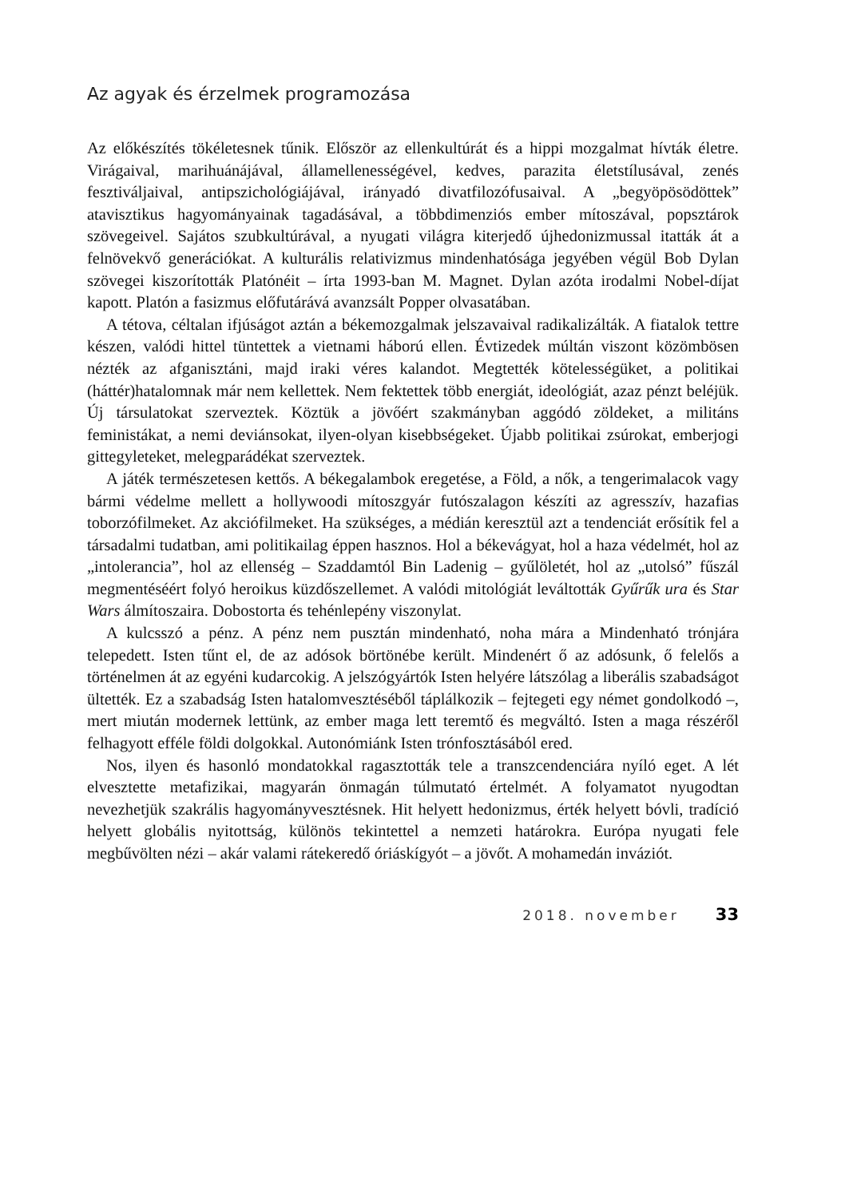Az agyak és érzelmek programozása
Az előkészítés tökéletesnek tűnik. Először az ellenkultúrát és a hippi mozgalmat hívták életre. Virágaival, marihuánájával, államellenességével, kedves, parazita életstílusával, zenés fesztiváljaival, antipszichológiájával, irányadó divatfilozófusaival. A „begyöpösödöttek” atavisztikus hagyományainak tagadásával, a többdimenziós ember mítoszával, popsztárok szövegeivel. Sajátos szubkultúrával, a nyugati világra kiterjedő újhedonizmussal itatták át a felnövekvő generációkat. A kulturális relativizmus mindenhatósága jegyében végül Bob Dylan szövegei kiszorították Platónéit – írta 1993-ban M. Magnet. Dylan azóta irodalmi Nobel-díjat kapott. Platón a fasizmus előfutárává avanzsált Popper olvasatában.
A tétova, céltalan ifjúságot aztán a békemozgalmak jelszavaival radikalizálták. A fiatalok tettre készen, valódi hittel tüntettek a vietnami háború ellen. Évtizedek múltán viszont közömbösen nézték az afganisztáni, majd iraki véres kalandot. Megtették kötelességüket, a politikai (háttér)hatalomnak már nem kellettek. Nem fektettek több energiát, ideológiát, azaz pénzt beléjük. Új társulatokat szerveztek. Köztük a jövőért szakmányban aggódó zöldeket, a militáns feministákat, a nemi deviánsokat, ilyen-olyan kisebbségeket. Újabb politikai zsúrokat, emberjogi gittegyleteket, melegparádékat szerveztek.
A játék természetesen kettős. A békegalambok eregetése, a Föld, a nők, a tengerimalacok vagy bármi védelme mellett a hollywoodi mítoszgyár futószalagon készíti az agresszív, hazafias toborzófilmeket. Az akciófilmeket. Ha szükséges, a médián keresztül azt a tendenciát erősítik fel a társadalmi tudatban, ami politikailag éppen hasznos. Hol a békevágyat, hol a haza védelmét, hol az „intolerancia”, hol az ellenség – Szaddamtól Bin Ladenig – gyűlöletét, hol az „utolsó” fűszál megmentéséért folyó heroikus küzdőszellemet. A valódi mitológiát leváltották Gyűrűk ura és Star Wars álmítoszaira. Dobostorta és tehénlepény viszonylat.
A kulcsszó a pénz. A pénz nem pusztán mindenható, noha mára a Mindenható trónjára telepedett. Isten tűnt el, de az adósok börtönébe került. Mindenért ő az adósunk, ő felelős a történelmen át az egyéni kudarcokig. A jelszógyártók Isten helyére látszólag a liberális szabadságot ültették. Ez a szabadság Isten hatalomvesztéséből táplálkozik – fejtegeti egy német gondolkodó –, mert miután modernek lettünk, az ember maga lett teremtő és megváltó. Isten a maga részéről felhagyott efféle földi dolgokkal. Autonómiánk Isten trónfosztásából ered.
Nos, ilyen és hasonló mondatokkal ragasztották tele a transzcendenciára nyíló eget. A lét elvesztette metafizikai, magyarán önmagán túlmutató értelmét. A folyamatot nyugodtan nevezhetjük szakrális hagyományvesztésnek. Hit helyett hedonizmus, érték helyett bóvli, tradíció helyett globális nyitottság, különös tekintettel a nemzeti határokra. Európa nyugati fele megbűvölten nézi – akár valami rátekeredő óriáskígyót – a jövőt. A mohamedán inváziót.
2018. november 33